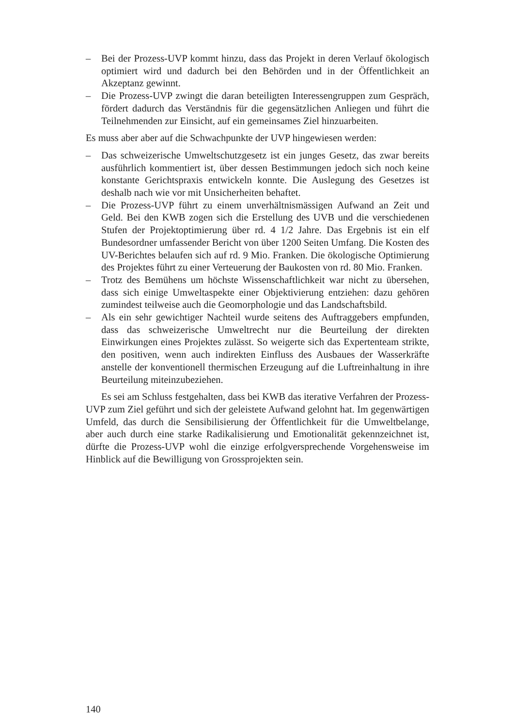– Bei der Prozess-UVP kommt hinzu, dass das Projekt in deren Verlauf ökologisch optimiert wird und dadurch bei den Behörden und in der Öffentlichkeit an Akzeptanz gewinnt.
– Die Prozess-UVP zwingt die daran beteiligten Interessengruppen zum Gespräch, fördert dadurch das Verständnis für die gegensätzlichen Anliegen und führt die Teilnehmenden zur Einsicht, auf ein gemeinsames Ziel hinzuarbeiten.
Es muss aber aber auf die Schwachpunkte der UVP hingewiesen werden:
– Das schweizerische Umweltschutzgesetz ist ein junges Gesetz, das zwar bereits ausführlich kommentiert ist, über dessen Bestimmungen jedoch sich noch keine konstante Gerichtspraxis entwickeln konnte. Die Auslegung des Gesetzes ist deshalb nach wie vor mit Unsicherheiten behaftet.
– Die Prozess-UVP führt zu einem unverhältnismässigen Aufwand an Zeit und Geld. Bei den KWB zogen sich die Erstellung des UVB und die verschiedenen Stufen der Projektoptimierung über rd. 4 1/2 Jahre. Das Ergebnis ist ein elf Bundesordner umfassender Bericht von über 1200 Seiten Umfang. Die Kosten des UV-Berichtes belaufen sich auf rd. 9 Mio. Franken. Die ökologische Optimierung des Projektes führt zu einer Verteuerung der Baukosten von rd. 80 Mio. Franken.
– Trotz des Bemühens um höchste Wissenschaftlichkeit war nicht zu übersehen, dass sich einige Umweltaspekte einer Objektivierung entziehen: dazu gehören zumindest teilweise auch die Geomorphologie und das Landschaftsbild.
– Als ein sehr gewichtiger Nachteil wurde seitens des Auftraggebers empfunden, dass das schweizerische Umweltrecht nur die Beurteilung der direkten Einwirkungen eines Projektes zulässt. So weigerte sich das Expertenteam strikte, den positiven, wenn auch indirekten Einfluss des Ausbaues der Wasserkräfte anstelle der konventionell thermischen Erzeugung auf die Luftreinhaltung in ihre Beurteilung miteinzubeziehen.
Es sei am Schluss festgehalten, dass bei KWB das iterative Verfahren der Prozess-UVP zum Ziel geführt und sich der geleistete Aufwand gelohnt hat. Im gegenwärtigen Umfeld, das durch die Sensibilisierung der Öffentlichkeit für die Umweltbelange, aber auch durch eine starke Radikalisierung und Emotionalität gekennzeichnet ist, dürfte die Prozess-UVP wohl die einzige erfolgversprechende Vorgehensweise im Hinblick auf die Bewilligung von Grossprojekten sein.
140